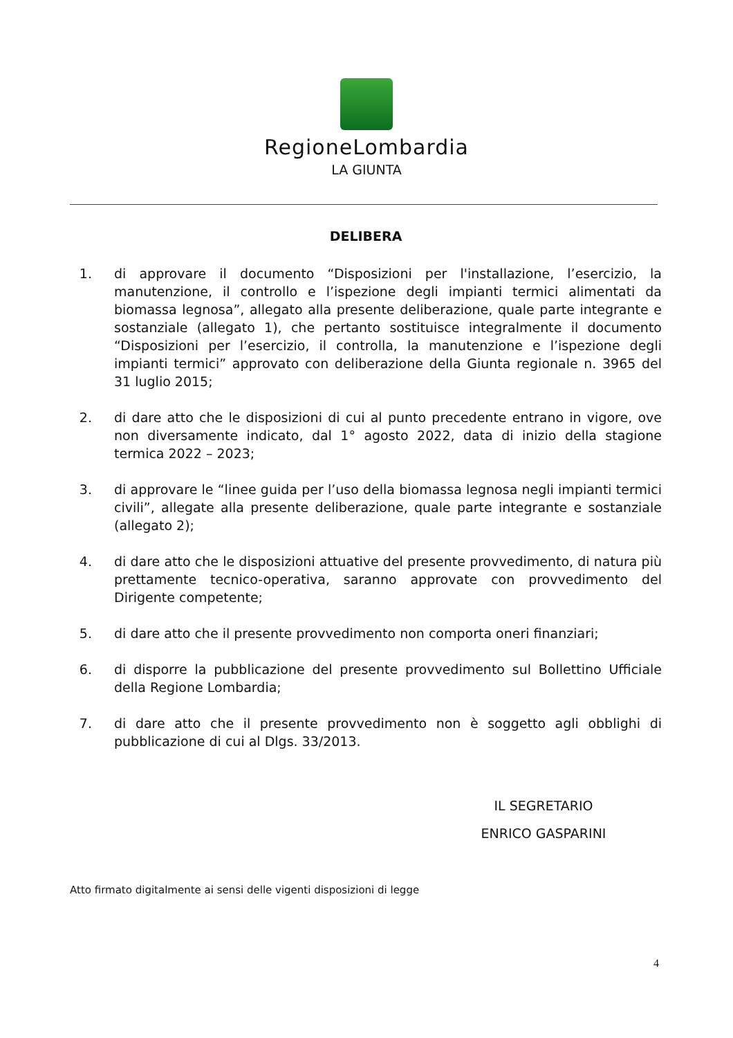RegioneLombardia
LA GIUNTA
DELIBERA
1. di approvare il documento “Disposizioni per l'installazione, l’esercizio, la manutenzione, il controllo e l’ispezione degli impianti termici alimentati da biomassa legnosa”, allegato alla presente deliberazione, quale parte integrante e sostanziale (allegato 1), che pertanto sostituisce integralmente il documento “Disposizioni per l’esercizio, il controlla, la manutenzione e l’ispezione degli impianti termici” approvato con deliberazione della Giunta regionale n. 3965 del 31 luglio 2015;
2. di dare atto che le disposizioni di cui al punto precedente entrano in vigore, ove non diversamente indicato, dal 1° agosto 2022, data di inizio della stagione termica 2022 – 2023;
3. di approvare le “linee guida per l’uso della biomassa legnosa negli impianti termici civili”, allegate alla presente deliberazione, quale parte integrante e sostanziale (allegato 2);
4. di dare atto che le disposizioni attuative del presente provvedimento, di natura più prettamente tecnico-operativa, saranno approvate con provvedimento del Dirigente competente;
5. di dare atto che il presente provvedimento non comporta oneri finanziari;
6. di disporre la pubblicazione del presente provvedimento sul Bollettino Ufficiale della Regione Lombardia;
7. di dare atto che il presente provvedimento non è soggetto agli obblighi di pubblicazione di cui al Dlgs. 33/2013.
IL SEGRETARIO
ENRICO GASPARINI
Atto firmato digitalmente ai sensi delle vigenti disposizioni di legge
4